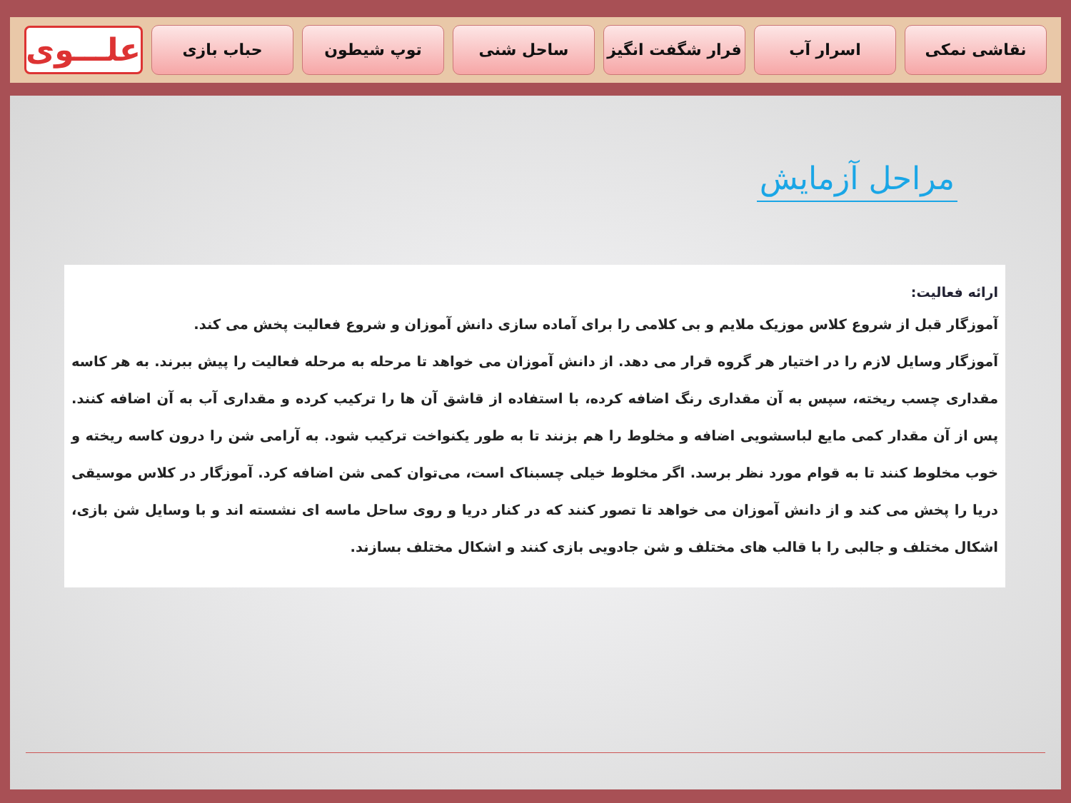علـــوی
حباب بازی توپ شیطون ساحل شنی فرار شگفت انگیز اسرار آب نقاشی نمکی
مراحل آزمایش
ارائه فعالیت:
آموزگار قبل از شروع کلاس موزیک ملایم و بی کلامی را برای آماده سازی دانش آموزان و شروع فعالیت پخش می کند.
آموزگار وسایل لازم را در اختیار هر گروه قرار می دهد. از دانش آموزان می خواهد تا مرحله به مرحله فعالیت را پیش ببرند. به هر کاسه مقداری چسب ریخته، سپس به آن مقداری رنگ اضافه کرده، با استفاده از قاشق آن ها را ترکیب کرده و مقداری آب به آن اضافه کنند. پس از آن مقدار کمی مایع لباسشویی اضافه و مخلوط را هم بزنند تا به طور یکنواخت ترکیب شود. به آرامی شن را درون کاسه ریخته و خوب مخلوط کنند تا به قوام مورد نظر برسد. اگر مخلوط خیلی چسبناک است، می‌توان کمی شن اضافه کرد. آموزگار در کلاس موسیقی دریا را پخش می کند و از دانش آموزان می خواهد تا تصور کنند که در کنار دریا و روی ساحل ماسه ای نشسته اند و با وسایل شن بازی، اشکال مختلف و جالبی را با قالب های مختلف و شن جادویی بازی کنند و اشکال مختلف بسازند.